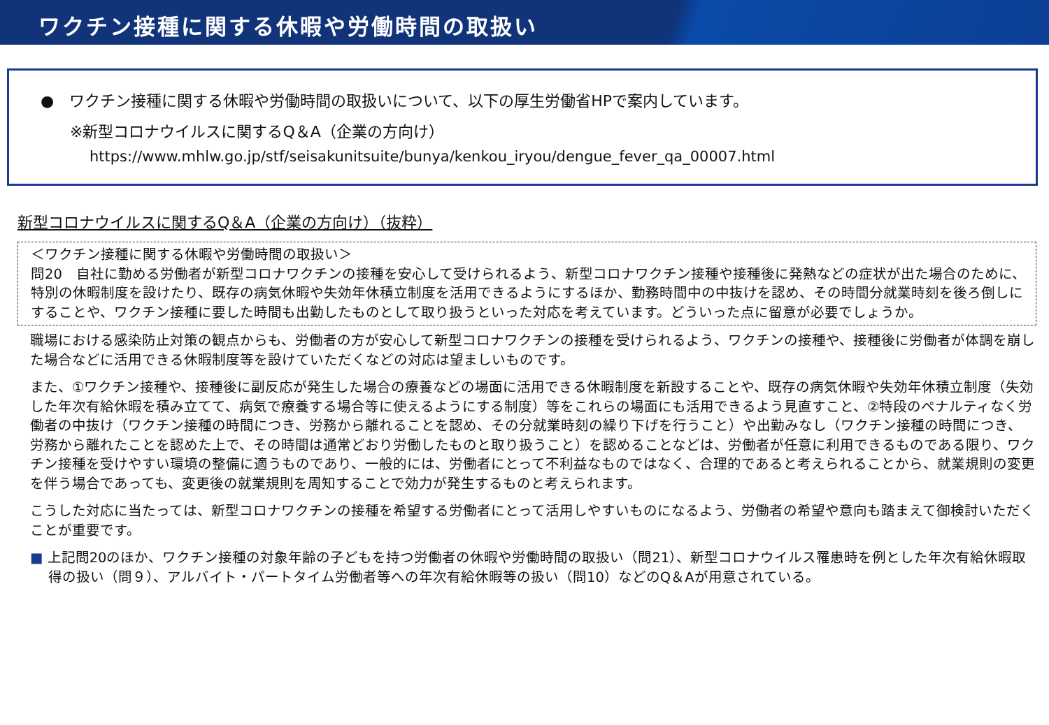ワクチン接種に関する休暇や労働時間の取扱い
●　ワクチン接種に関する休暇や労働時間の取扱いについて、以下の厚生労働省HPで案内しています。
※新型コロナウイルスに関するQ＆A（企業の方向け）
https://www.mhlw.go.jp/stf/seisakunitsuite/bunya/kenkou_iryou/dengue_fever_qa_00007.html
新型コロナウイルスに関するQ＆A（企業の方向け）（抜粋）
＜ワクチン接種に関する休暇や労働時間の取扱い＞
問20　自社に勤める労働者が新型コロナワクチンの接種を安心して受けられるよう、新型コロナワクチン接種や接種後に発熱などの症状が出た場合のために、特別の休暇制度を設けたり、既存の病気休暇や失効年休積立制度を活用できるようにするほか、勤務時間中の中抜けを認め、その時間分就業時刻を後ろ倒しにすることや、ワクチン接種に要した時間も出勤したものとして取り扱うといった対応を考えています。どういった点に留意が必要でしょうか。
職場における感染防止対策の観点からも、労働者の方が安心して新型コロナワクチンの接種を受けられるよう、ワクチンの接種や、接種後に労働者が体調を崩した場合などに活用できる休暇制度等を設けていただくなどの対応は望ましいものです。
また、①ワクチン接種や、接種後に副反応が発生した場合の療養などの場面に活用できる休暇制度を新設することや、既存の病気休暇や失効年休積立制度（失効した年次有給休暇を積み立てて、病気で療養する場合等に使えるようにする制度）等をこれらの場面にも活用できるよう見直すこと、②特段のペナルティなく労働者の中抜け（ワクチン接種の時間につき、労務から離れることを認め、その分就業時刻の繰り下げを行うこと）や出勤みなし（ワクチン接種の時間につき、労務から離れたことを認めた上で、その時間は通常どおり労働したものと取り扱うこと）を認めることなどは、労働者が任意に利用できるものである限り、ワクチン接種を受けやすい環境の整備に適うものであり、一般的には、労働者にとって不利益なものではなく、合理的であると考えられることから、就業規則の変更を伴う場合であっても、変更後の就業規則を周知することで効力が発生するものと考えられます。
こうした対応に当たっては、新型コロナワクチンの接種を希望する労働者にとって活用しやすいものになるよう、労働者の希望や意向も踏まえて御検討いただくことが重要です。
■ 上記問20のほか、ワクチン接種の対象年齢の子どもを持つ労働者の休暇や労働時間の取扱い（問21）、新型コロナウイルス罹患時を例とした年次有給休暇取得の扱い（問９）、アルバイト・パートタイム労働者等への年次有給休暇等の扱い（問10）などのQ＆Aが用意されている。